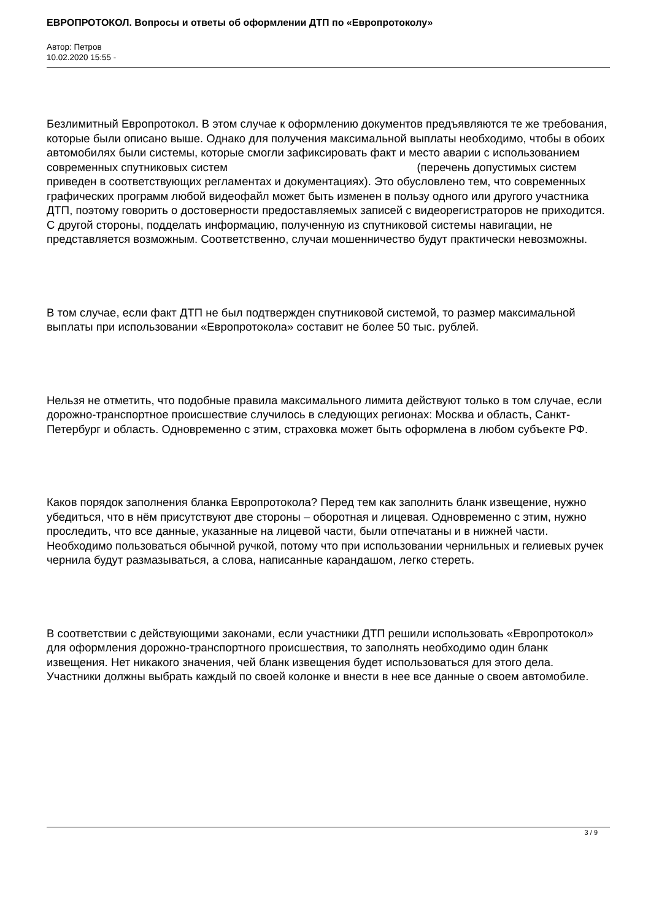ЕВРОПРОТОКОЛ. Вопросы и ответы об оформлении ДТП по «Европротоколу»
Автор: Петров
10.02.2020 15:55 -
Безлимитный Европротокол. В этом случае к оформлению документов предъявляются те же требования, которые были описано выше. Однако для получения максимальной выплаты необходимо, чтобы в обоих автомобилях были системы, которые смогли зафиксировать факт и место аварии с использованием современных спутниковых систем (перечень допустимых систем приведен в соответствующих регламентах и документациях). Это обусловлено тем, что современных графических программ любой видеофайл может быть изменен в пользу одного или другого участника ДТП, поэтому говорить о достоверности предоставляемых записей с видеорегистраторов не приходится. С другой стороны, подделать информацию, полученную из спутниковой системы навигации, не представляется возможным. Соответственно, случаи мошенничество будут практически невозможны.
В том случае, если факт ДТП не был подтвержден спутниковой системой, то размер максимальной выплаты при использовании «Европротокола» составит не более 50 тыс. рублей.
Нельзя не отметить, что подобные правила максимального лимита действуют только в том случае, если дорожно-транспортное происшествие случилось в следующих регионах: Москва и область, Санкт-Петербург и область. Одновременно с этим, страховка может быть оформлена в любом субъекте РФ.
Каков порядок заполнения бланка Европротокола? Перед тем как заполнить бланк извещение, нужно убедиться, что в нём присутствуют две стороны – оборотная и лицевая. Одновременно с этим, нужно проследить, что все данные, указанные на лицевой части, были отпечатаны и в нижней части. Необходимо пользоваться обычной ручкой, потому что при использовании чернильных и гелиевых ручек чернила будут размазываться, а слова, написанные карандашом, легко стереть.
В соответствии с действующими законами, если участники ДТП решили использовать «Европротокол» для оформления дорожно-транспортного происшествия, то заполнять необходимо один бланк извещения. Нет никакого значения, чей бланк извещения будет использоваться для этого дела. Участники должны выбрать каждый по своей колонке и внести в нее все данные о своем автомобиле.
3 / 9